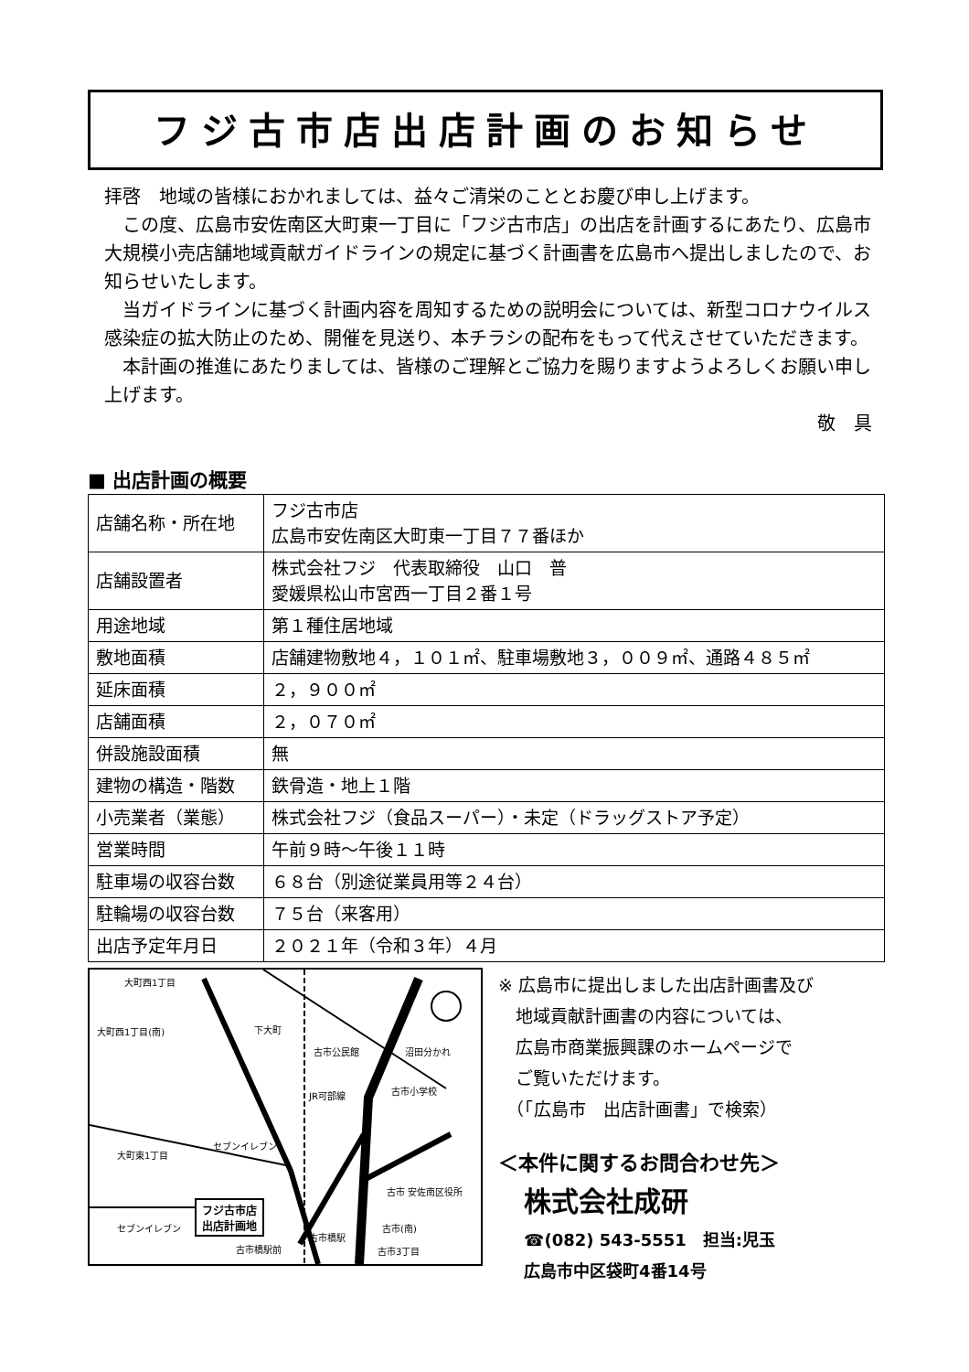フジ古市店出店計画のお知らせ
拝啓　地域の皆様におかれましては、益々ご清栄のこととお慶び申し上げます。
　この度、広島市安佐南区大町東一丁目に「フジ古市店」の出店を計画するにあたり、広島市大規模小売店舗地域貢献ガイドラインの規定に基づく計画書を広島市へ提出しましたので、お知らせいたします。
　当ガイドラインに基づく計画内容を周知するための説明会については、新型コロナウイルス感染症の拡大防止のため、開催を見送り、本チラシの配布をもって代えさせていただきます。
　本計画の推進にあたりましては、皆様のご理解とご協力を賜りますようよろしくお願い申し上げます。
敬　具
■ 出店計画の概要
| 店舗名称・所在地 | フジ古市店 広島市安佐南区大町東一丁目７７番ほか |
| 店舗設置者 | 株式会社フジ 代表取締役 山口 普 愛媛県松山市宮西一丁目２番１号 |
| 用途地域 | 第１種住居地域 |
| 敷地面積 | 店舗建物敷地４，１０１㎡、駐車場敷地３，００９㎡、通路４８５㎡ |
| 延床面積 | ２，９００㎡ |
| 店舗面積 | ２，０７０㎡ |
| 併設施設面積 | 無 |
| 建物の構造・階数 | 鉄骨造・地上１階 |
| 小売業者（業態） | 株式会社フジ（食品スーパー）・未定（ドラッグストア予定） |
| 営業時間 | 午前９時～午後１１時 |
| 駐車場の収容台数 | ６８台（別途従業員用等２４台） |
| 駐輪場の収容台数 | ７５台（来客用） |
| 出店予定年月日 | ２０２１年（令和３年）４月 |
大町西1丁目
大町西1丁目(南) 下大町
古市公民館 沼田分かれ
古市小学校
JR可部線
大町東1丁目
セブンイレブン
フジ古市店
出店計画地
セブンイレブン
古市 安佐南区役所
古市橋駅前
古市橋駅
古市(南)
古市3丁目
※ 広島市に提出しました出店計画書及び
　地域貢献計画書の内容については、
　広島市商業振興課のホームページで
　ご覧いただけます。
　（「広島市　出店計画書」で検索）
＜本件に関するお問合わせ先＞
株式会社成研
☎(082) 543-5551　担当:児玉
広島市中区袋町4番14号